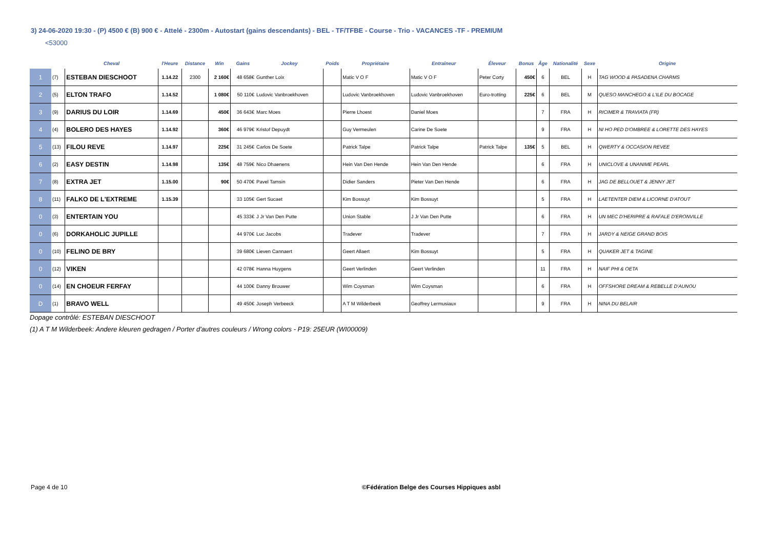3) 24-06-2020 19:30 - (P) 4500 € (B) 900 € - Attelé - 2300m - Autostart (gains descendants) - BEL - TF/TFBE - Course - Trio - VACANCES -TF - PREMIUM
<53000
| | | Cheval | l'Heure | Distance | Win | Gains | Jockey | Poids | Propriétaire | Entraîneur | Éleveur | Bonus | Âge | Nationalité | Sexe | Origine |
| --- | --- | --- | --- | --- | --- | --- | --- | --- | --- | --- | --- | --- | --- | --- | --- | --- |
| 1 | (7) | ESTEBAN DIESCHOOT | 1.14.22 | 2300 | 2 160€ | 48 658€ | Gunther Loix | | Matic V O F | Matic V O F | Peter Corty | 450€ | 6 | BEL | H | TAG WOOD & PASADENA CHARMS |
| 2 | (5) | ELTON TRAFO | 1.14.52 | | 1 080€ | 50 110€ | Ludovic Vanbroekhoven | | Ludovic Vanbroekhoven | Ludovic Vanbroekhoven | Euro-trotting | 225€ | 6 | BEL | M | QUESO MANCHEGO & L'ILE DU BOCAGE |
| 3 | (9) | DARIUS DU LOIR | 1.14.69 | | 450€ | 36 643€ | Marc Moes | | Pierre Lhoest | Daniel Moes | | | 7 | FRA | H | RICIMER & TRAVIATA (FR) |
| 4 | (4) | BOLERO DES HAYES | 1.14.92 | | 360€ | 46 979€ | Kristof Depuydt | | Guy Vermeulen | Carine De Soete | | | 9 | FRA | H | NI HO PED D'OMBREE & LORETTE DES HAYES |
| 5 | (13) | FILOU REVE | 1.14.97 | | 225€ | 31 245€ | Carlos De Soete | | Patrick Talpe | Patrick Talpe | Patrick Talpe | 135€ | 5 | BEL | H | QWERTY & OCCASION REVEE |
| 6 | (2) | EASY DESTIN | 1.14.98 | | 135€ | 48 759€ | Nico Dhaenens | | Hein Van Den Hende | Hein Van Den Hende | | | 6 | FRA | H | UNICLOVE & UNANIME PEARL |
| 7 | (8) | EXTRA JET | 1.15.00 | | 90€ | 50 470€ | Pavel Tamsin | | Didier Sanders | Pieter Van Den Hende | | | 6 | FRA | H | JAG DE BELLOUET & JENNY JET |
| 8 | (11) | FALKO DE L'EXTREME | 1.15.39 | | | 33 105€ | Gert Sucaet | | Kim Bossuyt | Kim Bossuyt | | | 5 | FRA | H | LAETENTER DIEM & LICORNE D'ATOUT |
| 0 | (3) | ENTERTAIN YOU | | | | 45 333€ | J Jr Van Den Putte | | Union Stable | J Jr Van Den Putte | | | 6 | FRA | H | UN MEC D'HERIPRE & RAFALE D'ERONVILLE |
| 0 | (6) | DORKAHOLIC JUPILLE | | | | 44 970€ | Luc Jacobs | | Tradever | Tradever | | | 7 | FRA | H | JARDY & NEIGE GRAND BOIS |
| 0 | (10) | FELINO DE BRY | | | | 39 680€ | Lieven Cannaert | | Geert Allaert | Kim Bossuyt | | | 5 | FRA | H | QUAKER JET & TAGINE |
| 0 | (12) | VIKEN | | | | 42 078€ | Hanna Huygens | | Geert Verlinden | Geert Verlinden | | | 11 | FRA | H | NAIF PHI & OETA |
| 0 | (14) | EN CHOEUR FERFAY | | | | 44 100€ | Danny Brouwer | | Wim Coysman | Wim Coysman | | | 6 | FRA | H | OFFSHORE DREAM & REBELLE D'AUNOU |
| D | (1) | BRAVO WELL | | | | 49 450€ | Joseph Verbeeck | | A T M Wilderbeek | Geoffrey Lermusiaux | | | 9 | FRA | H | NINA DU BELAIR |
Dopage contrôlé: ESTEBAN DIESCHOOT
(1) A T M Wilderbeek: Andere kleuren gedragen / Porter d'autres couleurs / Wrong colors - P19: 25EUR (WI00009)
Page 4 de 10
©Fédération Belge des Courses Hippiques asbl